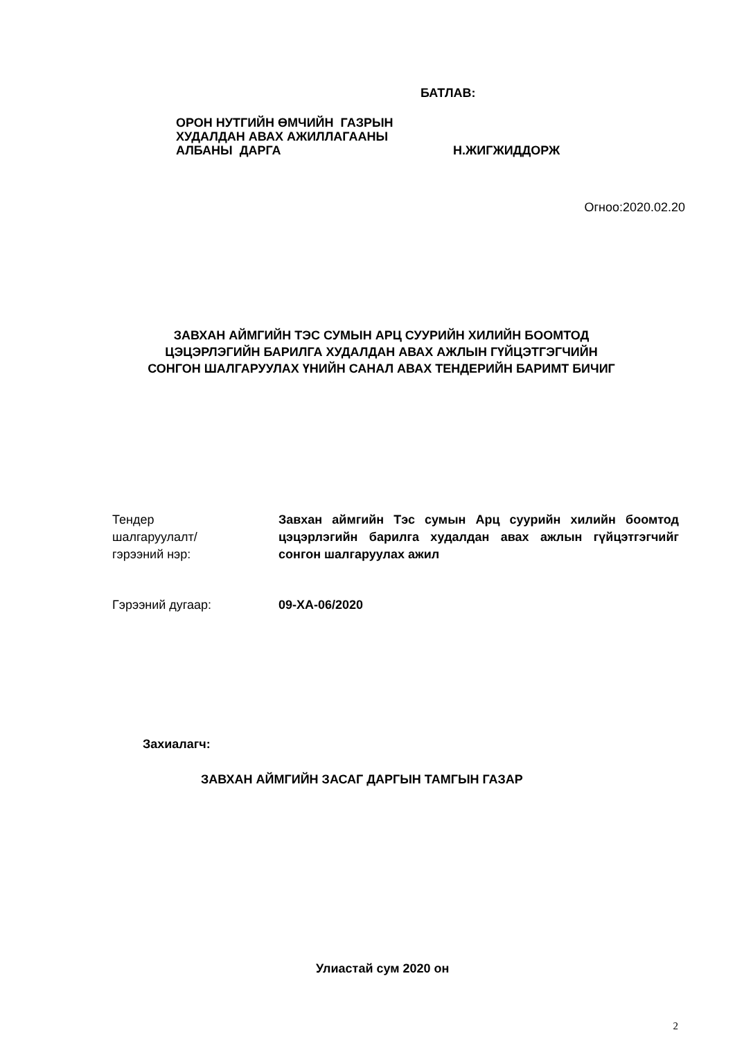БАТЛАВ:
ОРОН НУТГИЙН ӨМЧИЙН ГАЗРЫН
ХУДАЛДАН АВАХ АЖИЛЛАГААНЫ
АЛБАНЫ ДАРГА
Н.ЖИГЖИДДОРЖ
Огноо:2020.02.20
ЗАВХАН АЙМГИЙН ТЭС СУМЫН АРЦ СУУРИЙН ХИЛИЙН БООМТОД
ЦЭЦЭРЛЭГИЙН БАРИЛГА ХУДАЛДАН АВАХ АЖЛЫН ГҮЙЦЭТГЭГЧИЙН
СОНГОН ШАЛГАРУУЛАХ ҮНИЙН САНАЛ АВАХ ТЕНДЕРИЙН БАРИМТ БИЧИГ
Тендер
шалгаруулалт/
гэрээний нэр:
Завхан аймгийн Тэс сумын Арц суурийн хилийн боомтод цэцэрлэгийн барилга худалдан авах ажлын гүйцэтгэгчийг сонгон шалгаруулах ажил
Гэрээний дугаар: 09-ХА-06/2020
Захиалагч:
ЗАВХАН АЙМГИЙН ЗАСАГ ДАРГЫН ТАМГЫН ГАЗАР
Улиастай сум 2020 он
2